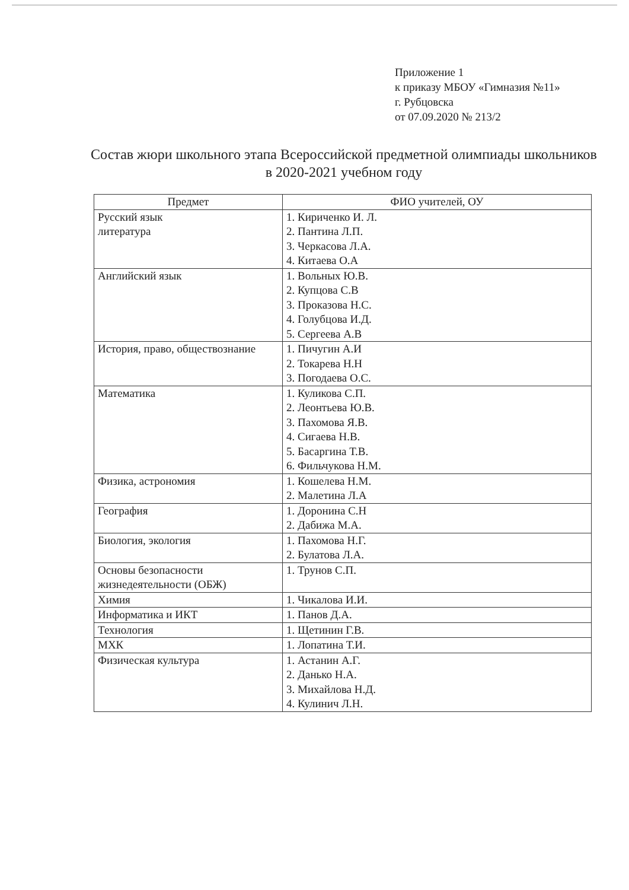Приложение 1
к приказу МБОУ «Гимназия №11»
г. Рубцовска
от 07.09.2020 № 213/2
Состав жюри школьного этапа Всероссийской предметной олимпиады школьников в 2020-2021 учебном году
| Предмет | ФИО учителей, ОУ |
| --- | --- |
| Русский язык литература | 1. Кириченко И. Л. 2. Пантина Л.П. 3. Черкасова Л.А. 4. Китаева О.А |
| Английский язык | 1. Вольных Ю.В. 2. Купцова С.В 3. Проказова Н.С. 4. Голубцова И.Д. 5. Сергеева А.В |
| История, право, обществознание | 1. Пичугин А.И 2. Токарева Н.Н 3. Погодаева О.С. |
| Математика | 1. Куликова С.П. 2. Леонтьева Ю.В. 3. Пахомова Я.В. 4. Сигаева Н.В. 5. Басаргина Т.В. 6. Фильчукова Н.М. |
| Физика, астрономия | 1. Кошелева Н.М. 2. Малетина Л.А |
| География | 1. Доронина С.Н 2. Дабижа М.А. |
| Биология, экология | 1. Пахомова Н.Г. 2. Булатова Л.А. |
| Основы безопасности жизнедеятельности (ОБЖ) | 1. Трунов С.П. |
| Химия | 1. Чикалова И.И. |
| Информатика и ИКТ | 1. Панов Д.А. |
| Технология | 1. Щетинин Г.В. |
| МХК | 1. Лопатина Т.И. |
| Физическая культура | 1. Астанин А.Г. 2. Данько Н.А. 3. Михайлова Н.Д. 4. Кулинич Л.Н. |